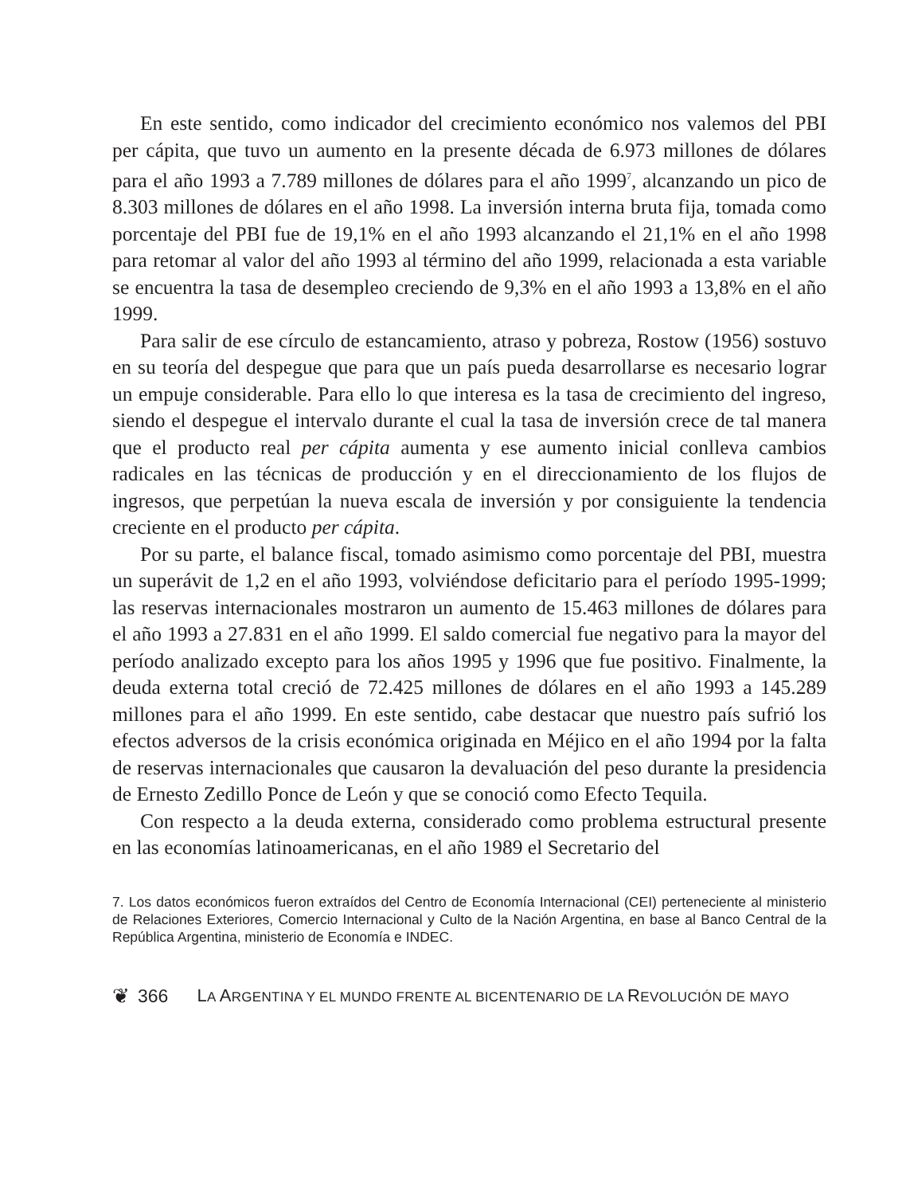En este sentido, como indicador del crecimiento económico nos valemos del PBI per cápita, que tuvo un aumento en la presente década de 6.973 millones de dólares para el año 1993 a 7.789 millones de dólares para el año 1999<sup>7</sup>, alcanzando un pico de 8.303 millones de dólares en el año 1998. La inversión interna bruta fija, tomada como porcentaje del PBI fue de 19,1% en el año 1993 alcanzando el 21,1% en el año 1998 para retomar al valor del año 1993 al término del año 1999, relacionada a esta variable se encuentra la tasa de desempleo creciendo de 9,3% en el año 1993 a 13,8% en el año 1999.
Para salir de ese círculo de estancamiento, atraso y pobreza, Rostow (1956) sostuvo en su teoría del despegue que para que un país pueda desarrollarse es necesario lograr un empuje considerable. Para ello lo que interesa es la tasa de crecimiento del ingreso, siendo el despegue el intervalo durante el cual la tasa de inversión crece de tal manera que el producto real per cápita aumenta y ese aumento inicial conlleva cambios radicales en las técnicas de producción y en el direccionamiento de los flujos de ingresos, que perpetúan la nueva escala de inversión y por consiguiente la tendencia creciente en el producto per cápita.
Por su parte, el balance fiscal, tomado asimismo como porcentaje del PBI, muestra un superávit de 1,2 en el año 1993, volviéndose deficitario para el período 1995-1999; las reservas internacionales mostraron un aumento de 15.463 millones de dólares para el año 1993 a 27.831 en el año 1999. El saldo comercial fue negativo para la mayor del período analizado excepto para los años 1995 y 1996 que fue positivo. Finalmente, la deuda externa total creció de 72.425 millones de dólares en el año 1993 a 145.289 millones para el año 1999. En este sentido, cabe destacar que nuestro país sufrió los efectos adversos de la crisis económica originada en Méjico en el año 1994 por la falta de reservas internacionales que causaron la devaluación del peso durante la presidencia de Ernesto Zedillo Ponce de León y que se conoció como Efecto Tequila.
Con respecto a la deuda externa, considerado como problema estructural presente en las economías latinoamericanas, en el año 1989 el Secretario del
7. Los datos económicos fueron extraídos del Centro de Economía Internacional (CEI) perteneciente al ministerio de Relaciones Exteriores, Comercio Internacional y Culto de la Nación Argentina, en base al Banco Central de la República Argentina, ministerio de Economía e INDEC.
❦ 366 LA ARGENTINA Y EL MUNDO FRENTE AL BICENTENARIO DE LA REVOLUCIÓN DE MAYO